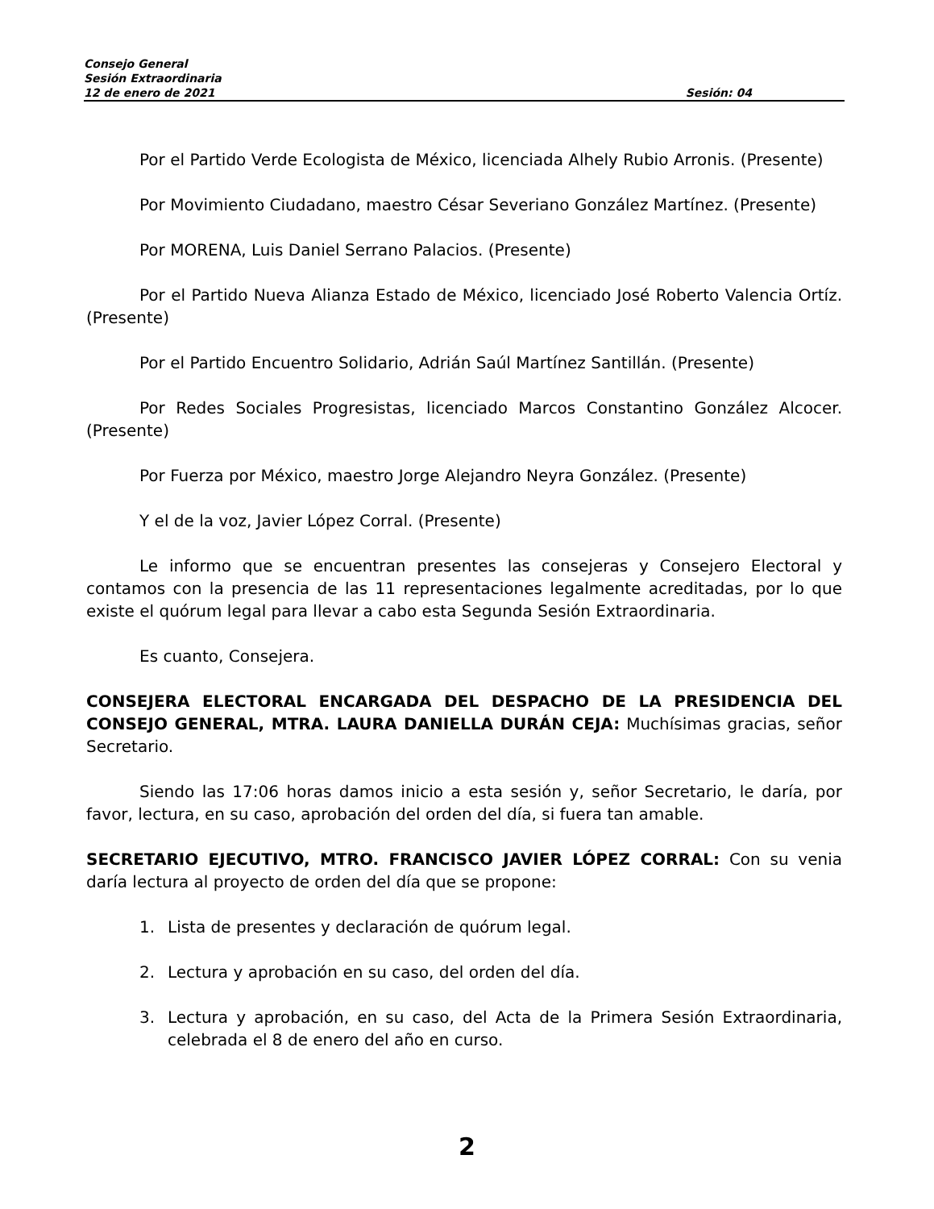Consejo General
Sesión Extraordinaria
12 de enero de 2021 Sesión: 04
Por el Partido Verde Ecologista de México, licenciada Alhely Rubio Arronis. (Presente)
Por Movimiento Ciudadano, maestro César Severiano González Martínez. (Presente)
Por MORENA, Luis Daniel Serrano Palacios. (Presente)
Por el Partido Nueva Alianza Estado de México, licenciado José Roberto Valencia Ortíz. (Presente)
Por el Partido Encuentro Solidario, Adrián Saúl Martínez Santillán. (Presente)
Por Redes Sociales Progresistas, licenciado Marcos Constantino González Alcocer. (Presente)
Por Fuerza por México, maestro Jorge Alejandro Neyra González. (Presente)
Y el de la voz, Javier López Corral. (Presente)
Le informo que se encuentran presentes las consejeras y Consejero Electoral y contamos con la presencia de las 11 representaciones legalmente acreditadas, por lo que existe el quórum legal para llevar a cabo esta Segunda Sesión Extraordinaria.
Es cuanto, Consejera.
CONSEJERA ELECTORAL ENCARGADA DEL DESPACHO DE LA PRESIDENCIA DEL CONSEJO GENERAL, MTRA. LAURA DANIELLA DURÁN CEJA: Muchísimas gracias, señor Secretario.
Siendo las 17:06 horas damos inicio a esta sesión y, señor Secretario, le daría, por favor, lectura, en su caso, aprobación del orden del día, si fuera tan amable.
SECRETARIO EJECUTIVO, MTRO. FRANCISCO JAVIER LÓPEZ CORRAL: Con su venia daría lectura al proyecto de orden del día que se propone:
1. Lista de presentes y declaración de quórum legal.
2. Lectura y aprobación en su caso, del orden del día.
3. Lectura y aprobación, en su caso, del Acta de la Primera Sesión Extraordinaria, celebrada el 8 de enero del año en curso.
2